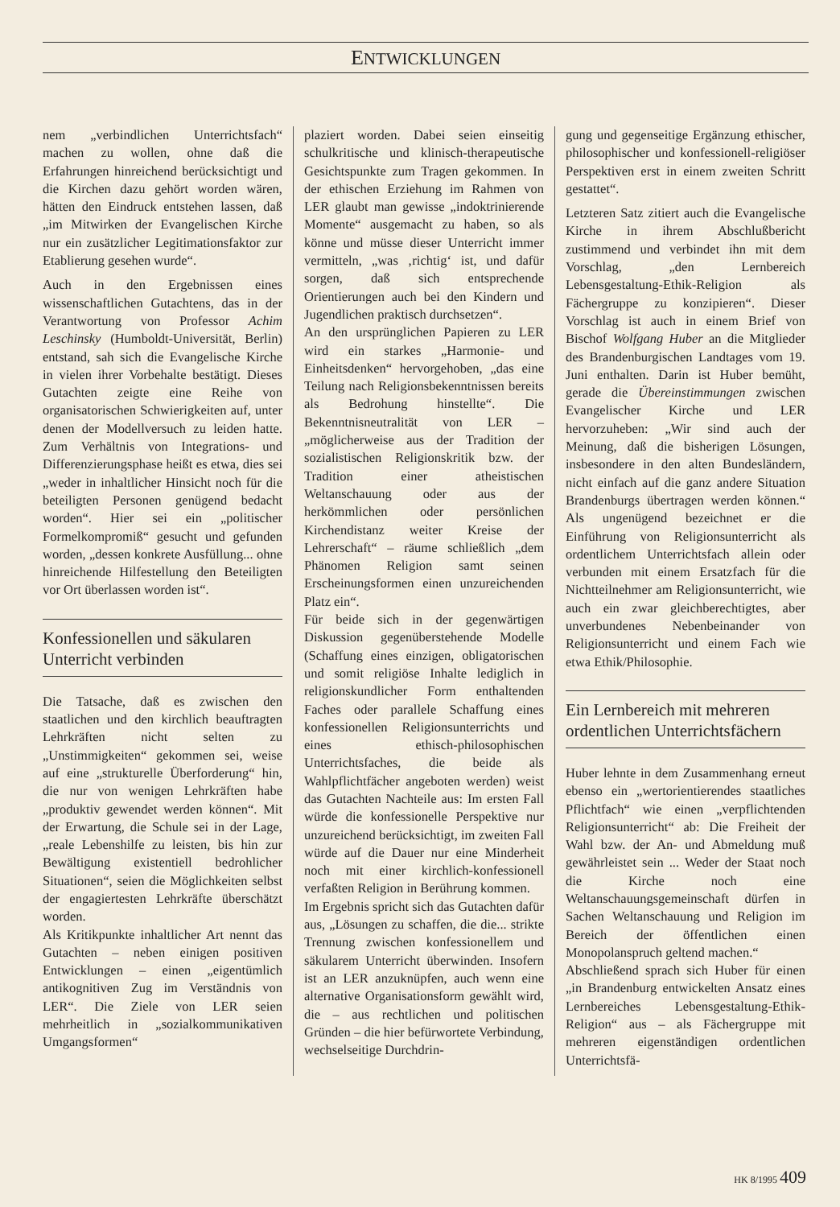ENTWICKLUNGEN
nem „verbindlichen Unterrichtsfach“ machen zu wollen, ohne daß die Erfahrungen hinreichend berücksichtigt und die Kirchen dazu gehört worden wären, hätten den Eindruck entstehen lassen, daß „im Mitwirken der Evangelischen Kirche nur ein zusätzlicher Legitimationsfaktor zur Etablierung gesehen wurde“.
Auch in den Ergebnissen eines wissenschaftlichen Gutachtens, das in der Verantwortung von Professor Achim Leschinsky (Humboldt-Universität, Berlin) entstand, sah sich die Evangelische Kirche in vielen ihrer Vorbehalte bestätigt. Dieses Gutachten zeigte eine Reihe von organisatorischen Schwierigkeiten auf, unter denen der Modellversuch zu leiden hatte. Zum Verhältnis von Integrations- und Differenzierungsphase heißt es etwa, dies sei „weder in inhaltlicher Hinsicht noch für die beteiligten Personen genügend bedacht worden“. Hier sei ein „politischer Formelkompromiß“ gesucht und gefunden worden, „dessen konkrete Ausfüllung... ohne hinreichende Hilfestellung den Beteiligten vor Ort überlassen worden ist“.
Konfessionellen und säkularen Unterricht verbinden
Die Tatsache, daß es zwischen den staatlichen und den kirchlich beauftragten Lehrkräften nicht selten zu „Unstimmigkeiten“ gekommen sei, weise auf eine „strukturelle Überforderung“ hin, die nur von wenigen Lehrkräften habe „produktiv gewendet werden können“. Mit der Erwartung, die Schule sei in der Lage, „reale Lebenshilfe zu leisten, bis hin zur Bewältigung existentiell bedrohlicher Situationen“, seien die Möglichkeiten selbst der engagiertesten Lehrkräfte überschätzt worden.
Als Kritikpunkte inhaltlicher Art nennt das Gutachten – neben einigen positiven Entwicklungen – einen „eigentümlich antikognitiven Zug im Verständnis von LER“. Die Ziele von LER seien mehrheitlich in „sozialkommunikativen Umgangsformen“
plaziert worden. Dabei seien einseitig schulkritische und klinisch-therapeutische Gesichtspunkte zum Tragen gekommen. In der ethischen Erziehung im Rahmen von LER glaubt man gewisse „indoktrinierende Momente“ ausgemacht zu haben, so als könne und müsse dieser Unterricht immer vermitteln, „was ‚richtig‘ ist, und dafür sorgen, daß sich entsprechende Orientierungen auch bei den Kindern und Jugendlichen praktisch durchsetzen“.
An den ursprünglichen Papieren zu LER wird ein starkes „Harmonie- und Einheitsdenken“ hervorgehoben, „das eine Teilung nach Religionsbekenntnissen bereits als Bedrohung hinstellte“. Die Bekenntnisneutralität von LER – „möglicherweise aus der Tradition der sozialistischen Religionskritik bzw. der Tradition einer atheistischen Weltanschauung oder aus der herkömmlichen oder persönlichen Kirchendistanz weiter Kreise der Lehrerschaft“ – räume schließlich „dem Phänomen Religion samt seinen Erscheinungsformen einen unzureichenden Platz ein“.
Für beide sich in der gegenwärtigen Diskussion gegenüberstehende Modelle (Schaffung eines einzigen, obligatorischen und somit religiöse Inhalte lediglich in religionskundlicher Form enthaltenden Faches oder parallele Schaffung eines konfessionellen Religionsunterrichts und eines ethisch-philosophischen Unterrichtsfaches, die beide als Wahlpflichtfächer angeboten werden) weist das Gutachten Nachteile aus: Im ersten Fall würde die konfessionelle Perspektive nur unzureichend berücksichtigt, im zweiten Fall würde auf die Dauer nur eine Minderheit noch mit einer kirchlich-konfessionell verfaßten Religion in Berührung kommen.
Im Ergebnis spricht sich das Gutachten dafür aus, „Lösungen zu schaffen, die die... strikte Trennung zwischen konfessionellem und säkularem Unterricht überwinden. Insofern ist an LER anzuknüpfen, auch wenn eine alternative Organisationsform gewählt wird, die – aus rechtlichen und politischen Gründen – die hier befürwortete Verbindung, wechselseitige Durchdrin-
gung und gegenseitige Ergänzung ethischer, philosophischer und konfessionell-religiöser Perspektiven erst in einem zweiten Schritt gestattet“.
Letzteren Satz zitiert auch die Evangelische Kirche in ihrem Abschlußbericht zustimmend und verbindet ihn mit dem Vorschlag, „den Lernbereich Lebensgestaltung-Ethik-Religion als Fächergruppe zu konzipieren“. Dieser Vorschlag ist auch in einem Brief von Bischof Wolfgang Huber an die Mitglieder des Brandenburgischen Landtages vom 19. Juni enthalten. Darin ist Huber bemüht, gerade die Übereinstimmungen zwischen Evangelischer Kirche und LER hervorzuheben: „Wir sind auch der Meinung, daß die bisherigen Lösungen, insbesondere in den alten Bundesländern, nicht einfach auf die ganz andere Situation Brandenburgs übertragen werden können.“ Als ungenügend bezeichnet er die Einführung von Religionsunterricht als ordentlichem Unterrichtsfach allein oder verbunden mit einem Ersatzfach für die Nichtteilnehmer am Religionsunterricht, wie auch ein zwar gleichberechtigtes, aber unverbundenes Nebenbeinander von Religionsunterricht und einem Fach wie etwa Ethik/Philosophie.
Ein Lernbereich mit mehreren ordentlichen Unterrichtsfächern
Huber lehnte in dem Zusammenhang erneut ebenso ein „wertorientierendes staatliches Pflichtfach“ wie einen „verpflichtenden Religionsunterricht“ ab: Die Freiheit der Wahl bzw. der An- und Abmeldung muß gewährleistet sein ... Weder der Staat noch die Kirche noch eine Weltanschauungsgemeinschaft dürfen in Sachen Weltanschauung und Religion im Bereich der öffentlichen einen Monopolanspruch geltend machen.“
Abschließend sprach sich Huber für einen „in Brandenburg entwickelten Ansatz eines Lernbereiches Lebensgestaltung-Ethik-Religion“ aus – als Fächergruppe mit mehreren eigenständigen ordentlichen Unterrichtsfä-
HK 8/1995 409